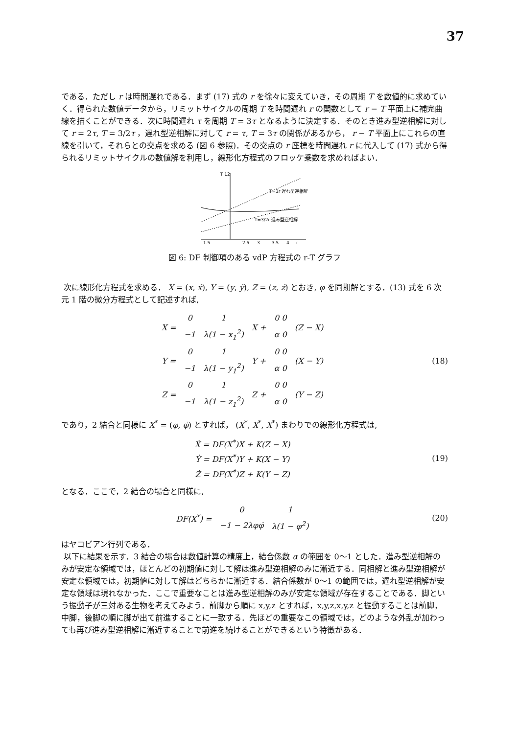37
である．ただし r は時間遅れである．まず (17) 式の r を徐々に変えていき，その周期 T を数値的に求めていく．得られた数値データから，リミットサイクルの周期 T を時間遅れ r の関数として r − T 平面上に補完曲線を描くことができる．次に時間遅れ τ を周期 T = 3τ となるように決定する．そのとき進み型逆相解に対して r = 2τ, T = 3/2τ ，遅れ型逆相解に対して r = τ, T = 3τ の関係があるから， r − T 平面上にこれらの直線を引いて，それらとの交点を求める (図 6 参照)．その交点の r 座標を時間遅れ r に代入して (17) 式から得られるリミットサイクルの数値解を利用し，線形化方程式のフロッケ乗数を求めればよい．
T 12
T=3r 遅れ型逆相解
T=3/2r 進み型逆相解
1.5
2.5
3
3.5
4
r
図 6: DF 制御項のある vdP 方程式の r-T グラフ
次に線形化方程式を求める． X = (x, ẋ), Y = (y, ẏ), Z = (z, ż) とおき, φ を同期解とする．(13) 式を 6 次元 1 階の微分方程式として記述すれば,
| X = | 0 | 1 | X + | 0 0 | (Z − X) |
| | −1 | λ(1 − x<sub>1</sub><sup>2</sup>) | | α 0 | |
| Y = | 0 | 1 | Y + | 0 0 | (X − Y) |
| | −1 | λ(1 − y<sub>1</sub><sup>2</sup>) | | α 0 | |
| Z = | 0 | 1 | Z + | 0 0 | (Y − Z) |
| | −1 | λ(1 − z<sub>1</sub><sup>2</sup>) | | α 0 | |
(18)
であり，2 結合と同様に X<sup>*</sup> = (φ, φ̇) とすれば， (X<sup>*</sup>, X<sup>*</sup>, X<sup>*</sup>) まわりでの線形化方程式は,
Ẋ = DF(X<sup>*</sup>)X + K(Z − X)
Ẏ = DF(X<sup>*</sup>)Y + K(X − Y)
Ż = DF(X<sup>*</sup>)Z + K(Y − Z)
(19)
となる．ここで，2 結合の場合と同様に,
| DF(X<sup>*</sup>) = | 0 | 1 |
| | −1 − 2λφφ̇ | λ(1 − φ<sup>2</sup>) |
(20)
はヤコビアン行列である．
以下に結果を示す．3 結合の場合は数値計算の精度上，結合係数 α の範囲を 0〜1 とした．進み型逆相解のみが安定な領域では，ほとんどの初期値に対して解は進み型逆相解のみに漸近する．同相解と進み型逆相解が安定な領域では，初期値に対して解はどちらかに漸近する．結合係数が 0〜1 の範囲では，遅れ型逆相解が安定な領域は現れなかった．ここで重要なことは進み型逆相解のみが安定な領域が存在することである．脚という振動子が三対ある生物を考えてみよう．前脚から順に x,y,z とすれば，x,y,z,x,y,z と振動することは前脚，中脚，後脚の順に脚が出て前進することに一致する．先ほどの重要なこの領域では，どのような外乱が加わっても再び進み型逆相解に漸近することで前進を続けることができるという特徴がある．